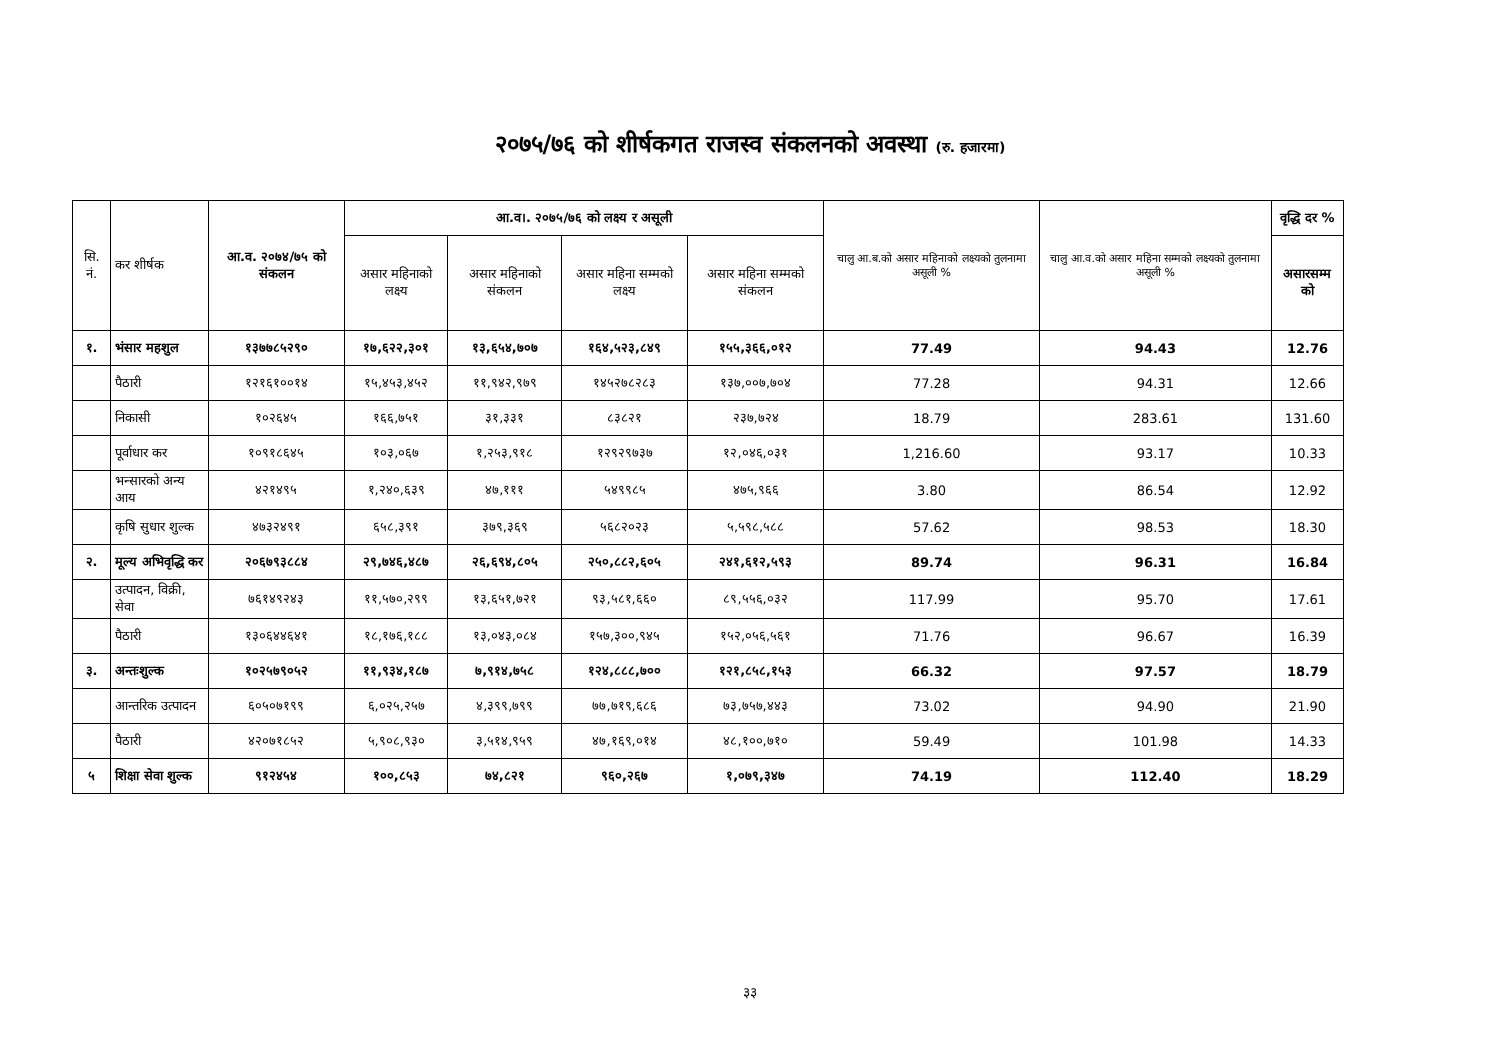२०७५/७६ को शीर्षकगत राजस्व संकलनको अवस्था (रु. हजारमा)
| सि. नं. | कर शीर्षक | आ.व. २०७४/७५ को संकलन | आ.व।. २०७५/७६ को लक्ष्य र असूली | | | | चालु आ.ब.को असार महिनाको लक्ष्यको तुलनामा असूली % | चालु आ.व.को असार महिना सम्मको लक्ष्यको तुलनामा असूली % | वृद्धि दर % |
| --- | --- | --- | --- | --- | --- | --- | --- | --- | --- |
| | | | असार महिनाको लक्ष्य | असार महिनाको संकलन | असार महिना सम्मको लक्ष्य | असार महिना सम्मको संकलन | | | असारसम्म को |
| १. | भंसार महशुल | १३७७८५२९० | १७,६२२,३०१ | १३,६५४,७०७ | १६४,५२३,८४९ | १५५,३६६,०१२ | 77.49 | 94.43 | 12.76 |
| | पैठारी | १२१६१००१४ | १५,४५३,४५२ | ११,९४२,९७९ | १४५२७८२८३ | १३७,००७,७०४ | 77.28 | 94.31 | 12.66 |
| | निकासी | १०२६४५ | १६६,७५१ | ३१,३३१ | ८३८२१ | २३७,७२४ | 18.79 | 283.61 | 131.60 |
| | पूर्वाधार कर | १०९१८६४५ | १०३,०६७ | १,२५३,९१८ | १२९२९७३७ | १२,०४६,०३१ | 1,216.60 | 93.17 | 10.33 |
| | भन्सारको अन्य आय | ४२१४९५ | १,२४०,६३९ | ४७,१११ | ५४९९८५ | ४७५,९६६ | 3.80 | 86.54 | 12.92 |
| | कृषि सुधार शुल्क | ४७३२४९१ | ६५८,३९१ | ३७९,३६९ | ५६८२०२३ | ५,५९८,५८८ | 57.62 | 98.53 | 18.30 |
| २. | मूल्य अभिवृद्धि कर | २०६७९३८८४ | २९,७४६,४८७ | २६,६९४,८०५ | २५०,८८२,६०५ | २४१,६१२,५९३ | 89.74 | 96.31 | 16.84 |
| | उत्पादन, विक्री, सेवा | ७६१४९२४३ | ११,५७०,२९९ | १३,६५१,७२१ | ९३,५८१,६६० | ८९,५५६,०३२ | 117.99 | 95.70 | 17.61 |
| | पैठारी | १३०६४४६४१ | १८,१७६,१८८ | १३,०४३,०८४ | १५७,३००,९४५ | १५२,०५६,५६१ | 71.76 | 96.67 | 16.39 |
| ३. | अन्तःशुल्क | १०२५७९०५२ | ११,९३४,१८७ | ७,९१४,७५८ | १२४,८८८,७०० | १२१,८५८,१५३ | 66.32 | 97.57 | 18.79 |
| | आन्तरिक उत्पादन | ६०५०७१९९ | ६,०२५,२५७ | ४,३९९,७९९ | ७७,७१९,६८६ | ७३,७५७,४४३ | 73.02 | 94.90 | 21.90 |
| | पैठारी | ४२०७१८५२ | ५,९०८,९३० | ३,५१४,९५९ | ४७,१६९,०१४ | ४८,१००,७१० | 59.49 | 101.98 | 14.33 |
| ५ | शिक्षा सेवा शुल्क | ९१२४५४ | १००,८५३ | ७४,८२१ | ९६०,२६७ | १,०७९,३४७ | 74.19 | 112.40 | 18.29 |
३३